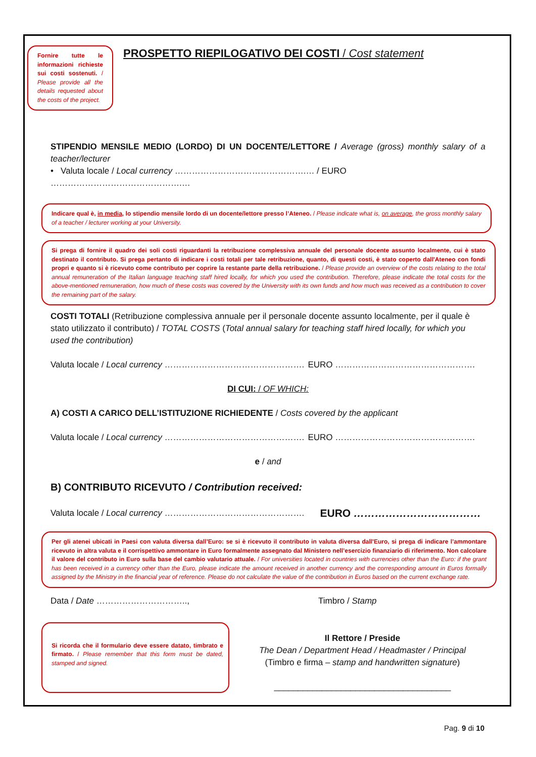Fornire tutte le informazioni richieste sui costi sostenuti. / Please provide all the details requested about the costs of the project.
PROSPETTO RIEPILOGATIVO DEI COSTI / Cost statement
STIPENDIO MENSILE MEDIO (LORDO) DI UN DOCENTE/LETTORE / Average (gross) monthly salary of a teacher/lecturer
• Valuta locale / Local currency ……………………………………….… / EURO ……………………………………….…
Indicare qual è, in media, lo stipendio mensile lordo di un docente/lettore presso l’Ateneo. / Please indicate what is, on average, the gross monthly salary of a teacher / lecturer working at your University.
Si prega di fornire il quadro dei soli costi riguardanti la retribuzione complessiva annuale del personale docente assunto localmente, cui è stato destinato il contributo. Si prega pertanto di indicare i costi totali per tale retribuzione, quanto, di questi costi, è stato coperto dall'Ateneo con fondi propri e quanto si è ricevuto come contributo per coprire la restante parte della retribuzione. / Please provide an overview of the costs relating to the total annual remuneration of the Italian language teaching staff hired locally, for which you used the contribution. Therefore, please indicate the total costs for the above-mentioned remuneration, how much of these costs was covered by the University with its own funds and how much was received as a contribution to cover the remaining part of the salary.
COSTI TOTALI (Retribuzione complessiva annuale per il personale docente assunto localmente, per il quale è stato utilizzato il contributo) / TOTAL COSTS (Total annual salary for teaching staff hired locally, for which you used the contribution)
Valuta locale / Local currency …………………………………………. EURO ………………………………………….
DI CUI: / OF WHICH:
A) COSTI A CARICO DELL’ISTITUZIONE RICHIEDENTE / Costs covered by the applicant
Valuta locale / Local currency …………………………………………. EURO ………………………………………….
e / and
B) CONTRIBUTO RICEVUTO / Contribution received:
Valuta locale / Local currency …………………………………………. EURO ………………………………
Per gli atenei ubicati in Paesi con valuta diversa dall’Euro: se si è ricevuto il contributo in valuta diversa dall'Euro, si prega di indicare l’ammontare ricevuto in altra valuta e il corrispettivo ammontare in Euro formalmente assegnato dal Ministero nell’esercizio finanziario di riferimento. Non calcolare il valore del contributo in Euro sulla base del cambio valutario attuale. / For universities located in countries with currencies other than the Euro: if the grant has been received in a currency other than the Euro, please indicate the amount received in another currency and the corresponding amount in Euros formally assigned by the Ministry in the financial year of reference. Please do not calculate the value of the contribution in Euros based on the current exchange rate.
Data / Date ………………………….., Timbro / Stamp
Si ricorda che il formulario deve essere datato, timbrato e firmato. / Please remember that this form must be dated, stamped and signed.
Il Rettore / Preside
The Dean / Department Head / Headmaster / Principal
(Timbro e firma – stamp and handwritten signature)
_____________________________________
Pag. 9 di 10